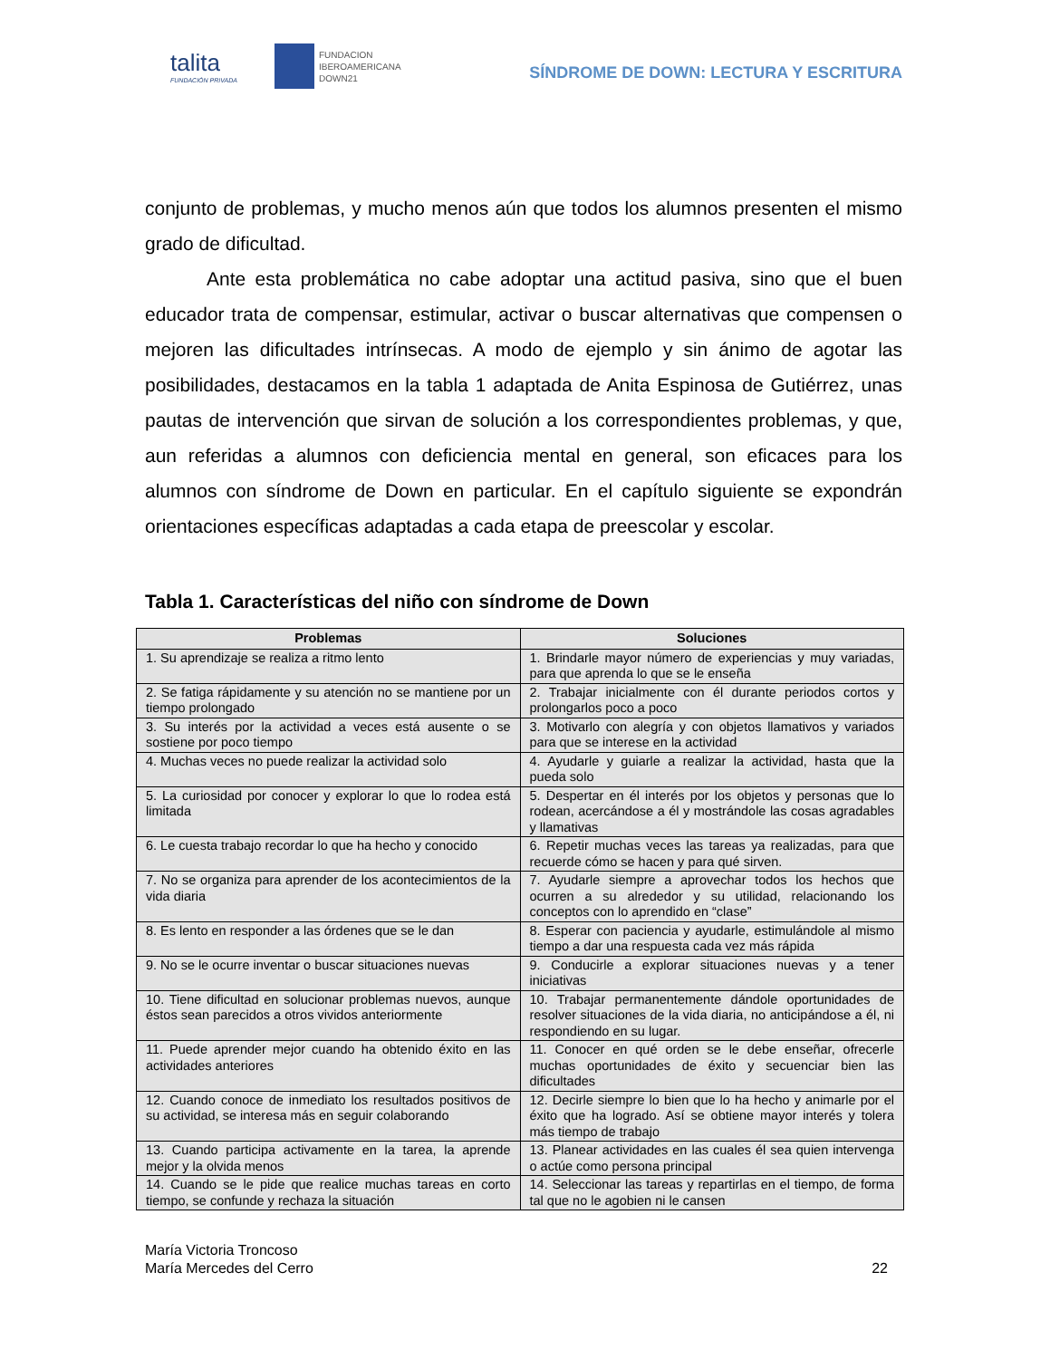talita
FUNDACIÓN PRIVADA
FUNDACION
IBEROAMERICANA
DOWN21
SÍNDROME DE DOWN: LECTURA Y ESCRITURA
conjunto de problemas, y mucho menos aún que todos los alumnos presenten el mismo grado de dificultad.
Ante esta problemática no cabe adoptar una actitud pasiva, sino que el buen educador trata de compensar, estimular, activar o buscar alternativas que compensen o mejoren las dificultades intrínsecas. A modo de ejemplo y sin ánimo de agotar las posibilidades, destacamos en la tabla 1 adaptada de Anita Espinosa de Gutiérrez, unas pautas de intervención que sirvan de solución a los correspondientes problemas, y que, aun referidas a alumnos con deficiencia mental en general, son eficaces para los alumnos con síndrome de Down en particular. En el capítulo siguiente se expondrán orientaciones específicas adaptadas a cada etapa de preescolar y escolar.
Tabla 1. Características del niño con síndrome de Down
| Problemas | Soluciones |
| --- | --- |
| 1. Su aprendizaje se realiza a ritmo lento | 1. Brindarle mayor número de experiencias y muy variadas, para que aprenda lo que se le enseña |
| 2. Se fatiga rápidamente y su atención no se mantiene por un tiempo prolongado | 2. Trabajar inicialmente con él durante periodos cortos y prolongarlos poco a poco |
| 3. Su interés por la actividad a veces está ausente o se sostiene por poco tiempo | 3. Motivarlo con alegría y con objetos llamativos y variados para que se interese en la actividad |
| 4. Muchas veces no puede realizar la actividad solo | 4. Ayudarle y guiarle a realizar la actividad, hasta que la pueda solo |
| 5. La curiosidad por conocer y explorar lo que lo rodea está limitada | 5. Despertar en él interés por los objetos y personas que lo rodean, acercándose a él y mostrándole las cosas agradables y llamativas |
| 6. Le cuesta trabajo recordar lo que ha hecho y conocido | 6. Repetir muchas veces las tareas ya realizadas, para que recuerde cómo se hacen y para qué sirven. |
| 7. No se organiza para aprender de los acontecimientos de la vida diaria | 7. Ayudarle siempre a aprovechar todos los hechos que ocurren a su alrededor y su utilidad, relacionando los conceptos con lo aprendido en “clase” |
| 8. Es lento en responder a las órdenes que se le dan | 8. Esperar con paciencia y ayudarle, estimulándole al mismo tiempo a dar una respuesta cada vez más rápida |
| 9. No se le ocurre inventar o buscar situaciones nuevas | 9. Conducirle a explorar situaciones nuevas y a tener iniciativas |
| 10. Tiene dificultad en solucionar problemas nuevos, aunque éstos sean parecidos a otros vividos anteriormente | 10. Trabajar permanentemente dándole oportunidades de resolver situaciones de la vida diaria, no anticipándose a él, ni respondiendo en su lugar. |
| 11. Puede aprender mejor cuando ha obtenido éxito en las actividades anteriores | 11. Conocer en qué orden se le debe enseñar, ofrecerle muchas oportunidades de éxito y secuenciar bien las dificultades |
| 12. Cuando conoce de inmediato los resultados positivos de su actividad, se interesa más en seguir colaborando | 12. Decirle siempre lo bien que lo ha hecho y animarle por el éxito que ha logrado. Así se obtiene mayor interés y tolera más tiempo de trabajo |
| 13. Cuando participa activamente en la tarea, la aprende mejor y la olvida menos | 13. Planear actividades en las cuales él sea quien intervenga o actúe como persona principal |
| 14. Cuando se le pide que realice muchas tareas en corto tiempo, se confunde y rechaza la situación | 14. Seleccionar las tareas y repartirlas en el tiempo, de forma tal que no le agobien ni le cansen |
María Victoria Troncoso
María Mercedes del Cerro
22